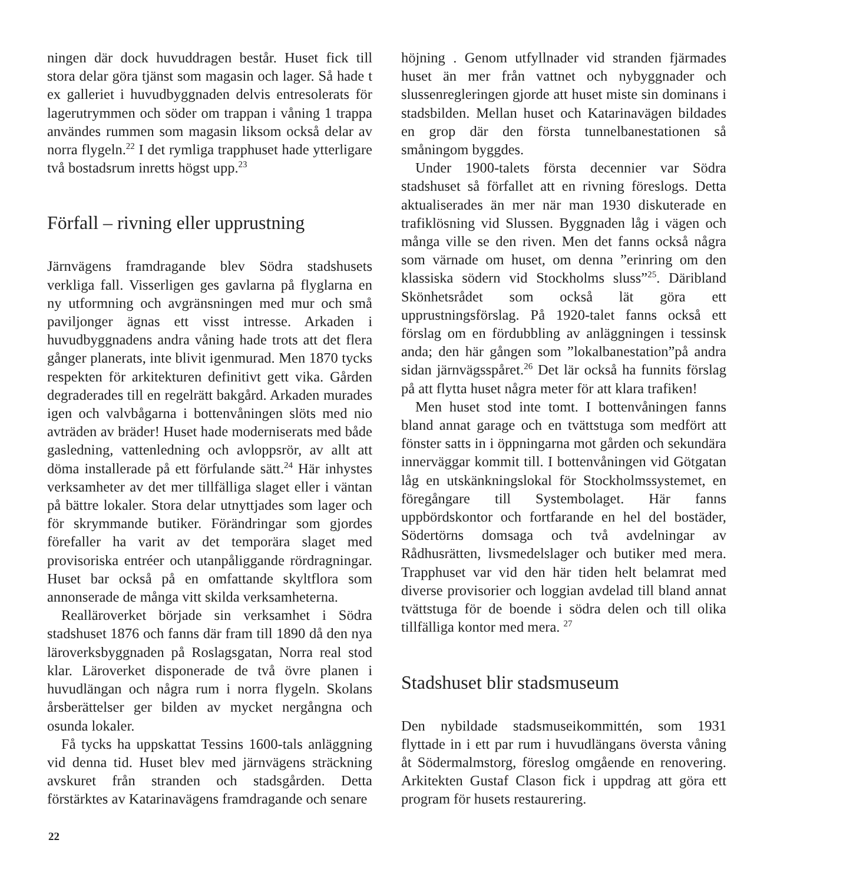ningen där dock huvuddragen består. Huset fick till stora delar göra tjänst som magasin och lager. Så hade t ex galleriet i huvudbyggnaden delvis entresolerats för lagerutrymmen och söder om trappan i våning 1 trappa användes rummen som magasin liksom också delar av norra flygeln.<sup>22</sup> I det rymliga trapphuset hade ytterligare två bostadsrum inretts högst upp.<sup>23</sup>
Förfall – rivning eller upprustning
Järnvägens framdragande blev Södra stadshusets verkliga fall. Visserligen ges gavlarna på flyglarna en ny utformning och avgränsningen med mur och små paviljonger ägnas ett visst intresse. Arkaden i huvudbyggnadens andra våning hade trots att det flera gånger planerats, inte blivit igenmurad. Men 1870 tycks respekten för arkitekturen definitivt gett vika. Gården degraderades till en regelrätt bakgård. Arkaden murades igen och valvbågarna i bottenvåningen slöts med nio avträden av bräder! Huset hade moderniserats med både gasledning, vattenledning och avloppsrör, av allt att döma installerade på ett förfulande sätt.<sup>24</sup> Här inhystes verksamheter av det mer tillfälliga slaget eller i väntan på bättre lokaler. Stora delar utnyttjades som lager och för skrymmande butiker. Förändringar som gjordes förefaller ha varit av det temporära slaget med provisoriska entréer och utanpåliggande rördragningar. Huset bar också på en omfattande skyltflora som annonserade de många vitt skilda verksamheterna.
Realläroverket började sin verksamhet i Södra stadshuset 1876 och fanns där fram till 1890 då den nya läroverksbyggnaden på Roslagsgatan, Norra real stod klar. Läroverket disponerade de två övre planen i huvudlängan och några rum i norra flygeln. Skolans årsberättelser ger bilden av mycket nergångna och osunda lokaler.
Få tycks ha uppskattat Tessins 1600-tals anläggning vid denna tid. Huset blev med järnvägens sträckning avskuret från stranden och stadsgården. Detta förstärktes av Katarinavägens framdragande och senare
höjning . Genom utfyllnader vid stranden fjärmades huset än mer från vattnet och nybyggnader och slussenregleringen gjorde att huset miste sin dominans i stadsbilden. Mellan huset och Katarinavägen bildades en grop där den första tunnelbanestationen så småningom byggdes.
Under 1900-talets första decennier var Södra stadshuset så förfallet att en rivning föreslogs. Detta aktualiserades än mer när man 1930 diskuterade en trafiklösning vid Slussen. Byggnaden låg i vägen och många ville se den riven. Men det fanns också några som värnade om huset, om denna ”erinring om den klassiska södern vid Stockholms sluss”<sup>25</sup>. Däribland Skönhetsrådet som också lät göra ett upprustningsförslag. På 1920-talet fanns också ett förslag om en fördubbling av anläggningen i tessinsk anda; den här gången som ”lokalbanestation”på andra sidan järnvägsspåret.<sup>26</sup> Det lär också ha funnits förslag på att flytta huset några meter för att klara trafiken!
Men huset stod inte tomt. I bottenvåningen fanns bland annat garage och en tvättstuga som medfört att fönster satts in i öppningarna mot gården och sekundära innerväggar kommit till. I bottenvåningen vid Götgatan låg en utskänkningslokal för Stockholmssystemet, en föregångare till Systembolaget. Här fanns uppbördskontor och fortfarande en hel del bostäder, Södertörns domsaga och två avdelningar av Rådhusrätten, livsmedelslager och butiker med mera. Trapphuset var vid den här tiden helt belamrat med diverse provisorier och loggian avdelad till bland annat tvättstuga för de boende i södra delen och till olika tillfälliga kontor med mera. <sup>27</sup>
Stadshuset blir stadsmuseum
Den nybildade stadsmuseikommittén, som 1931 flyttade in i ett par rum i huvudlängans översta våning åt Södermalmstorg, föreslog omgående en renovering. Arkitekten Gustaf Clason fick i uppdrag att göra ett program för husets restaurering.
22